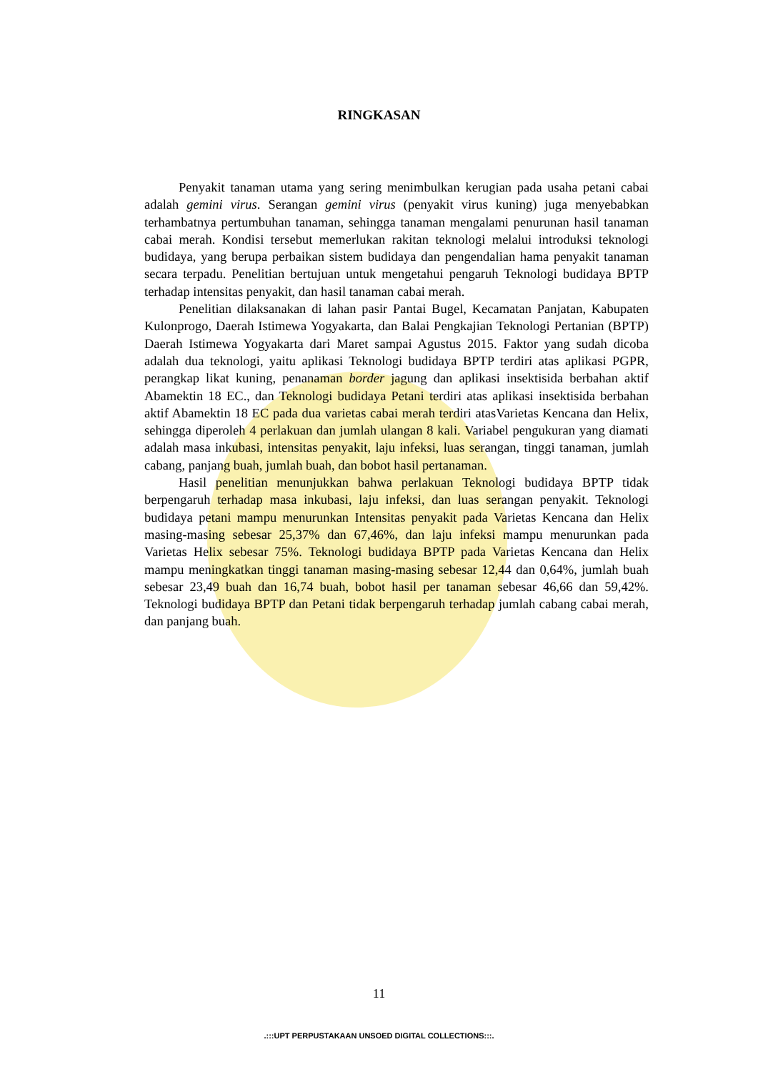RINGKASAN
Penyakit tanaman utama yang sering menimbulkan kerugian pada usaha petani cabai adalah gemini virus. Serangan gemini virus (penyakit virus kuning) juga menyebabkan terhambatnya pertumbuhan tanaman, sehingga tanaman mengalami penurunan hasil tanaman cabai merah. Kondisi tersebut memerlukan rakitan teknologi melalui introduksi teknologi budidaya, yang berupa perbaikan sistem budidaya dan pengendalian hama penyakit tanaman secara terpadu. Penelitian bertujuan untuk mengetahui pengaruh Teknologi budidaya BPTP terhadap intensitas penyakit, dan hasil tanaman cabai merah.
Penelitian dilaksanakan di lahan pasir Pantai Bugel, Kecamatan Panjatan, Kabupaten Kulonprogo, Daerah Istimewa Yogyakarta, dan Balai Pengkajian Teknologi Pertanian (BPTP) Daerah Istimewa Yogyakarta dari Maret sampai Agustus 2015. Faktor yang sudah dicoba adalah dua teknologi, yaitu aplikasi Teknologi budidaya BPTP terdiri atas aplikasi PGPR, perangkap likat kuning, penanaman border jagung dan aplikasi insektisida berbahan aktif Abamektin 18 EC., dan Teknologi budidaya Petani terdiri atas aplikasi insektisida berbahan aktif Abamektin 18 EC pada dua varietas cabai merah terdiri atasVarietas Kencana dan Helix, sehingga diperoleh 4 perlakuan dan jumlah ulangan 8 kali. Variabel pengukuran yang diamati adalah masa inkubasi, intensitas penyakit, laju infeksi, luas serangan, tinggi tanaman, jumlah cabang, panjang buah, jumlah buah, dan bobot hasil pertanaman.
Hasil penelitian menunjukkan bahwa perlakuan Teknologi budidaya BPTP tidak berpengaruh terhadap masa inkubasi, laju infeksi, dan luas serangan penyakit. Teknologi budidaya petani mampu menurunkan Intensitas penyakit pada Varietas Kencana dan Helix masing-masing sebesar 25,37% dan 67,46%, dan laju infeksi mampu menurunkan pada Varietas Helix sebesar 75%. Teknologi budidaya BPTP pada Varietas Kencana dan Helix mampu meningkatkan tinggi tanaman masing-masing sebesar 12,44 dan 0,64%, jumlah buah sebesar 23,49 buah dan 16,74 buah, bobot hasil per tanaman sebesar 46,66 dan 59,42%. Teknologi budidaya BPTP dan Petani tidak berpengaruh terhadap jumlah cabang cabai merah, dan panjang buah.
11
.:::UPT PERPUSTAKAAN UNSOED DIGITAL COLLECTIONS:::.